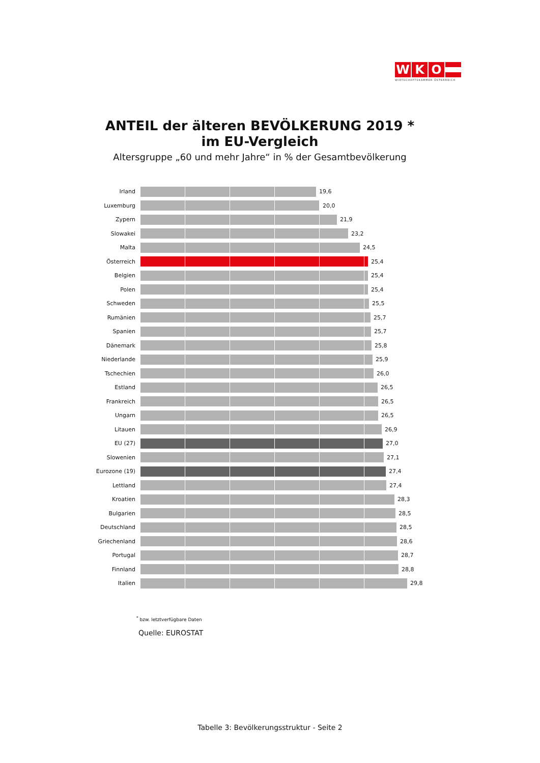W K O
WIRTSCHAFTSKAMMER ÖSTERREICH
ANTEIL der älteren BEVÖLKERUNG 2019 *
im EU-Vergleich
Altersgruppe „60 und mehr Jahre“ in % der Gesamtbevölkerung
Irland 19,6
Luxemburg 20,0
Zypern 21,9
Slowakei 23,2
Malta 24,5
Österreich 25,4
Belgien 25,4
Polen 25,4
Schweden 25,5
Rumänien 25,7
Spanien 25,7
Dänemark 25,8
Niederlande 25,9
Tschechien 26,0
Estland 26,5
Frankreich 26,5
Ungarn 26,5
Litauen 26,9
EU (27) 27,0
Slowenien 27,1
Eurozone (19) 27,4
Lettland 27,4
Kroatien 28,3
Bulgarien 28,5
Deutschland 28,5
Griechenland 28,6
Portugal 28,7
Finnland 28,8
Italien 29,8
<sup>*</sup> bzw. letztverfügbare Daten
Quelle: EUROSTAT
Tabelle 3: Bevölkerungsstruktur - Seite 2